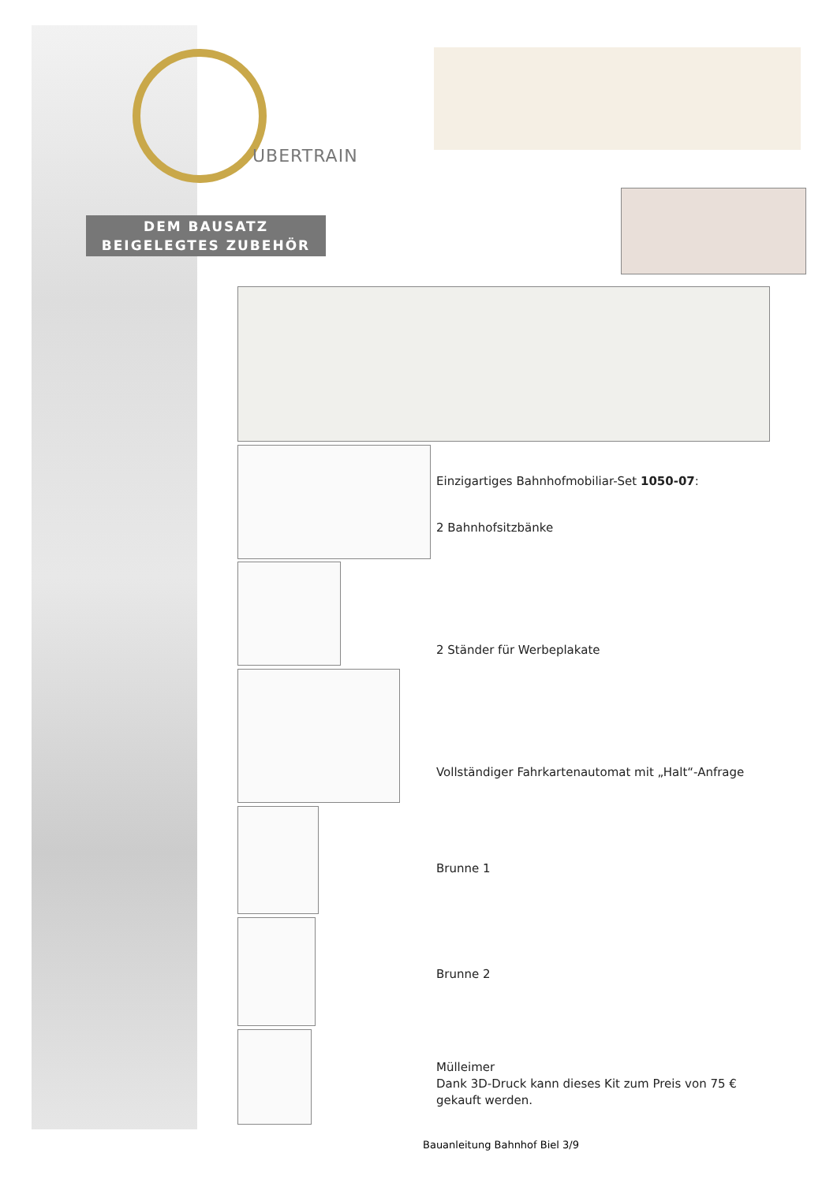UBERTRAIN
DEM BAUSATZ
BEIGELEGTES ZUBEHÖR
Einzigartiges Bahnhofmobiliar-Set 1050-07:
2 Bahnhofsitzbänke
2 Ständer für Werbeplakate
Vollständiger Fahrkartenautomat mit „Halt“-Anfrage
Brunne 1
Brunne 2
Mülleimer
Dank 3D-Druck kann dieses Kit zum Preis von 75 €
gekauft werden.
Bauanleitung Bahnhof Biel 3/9